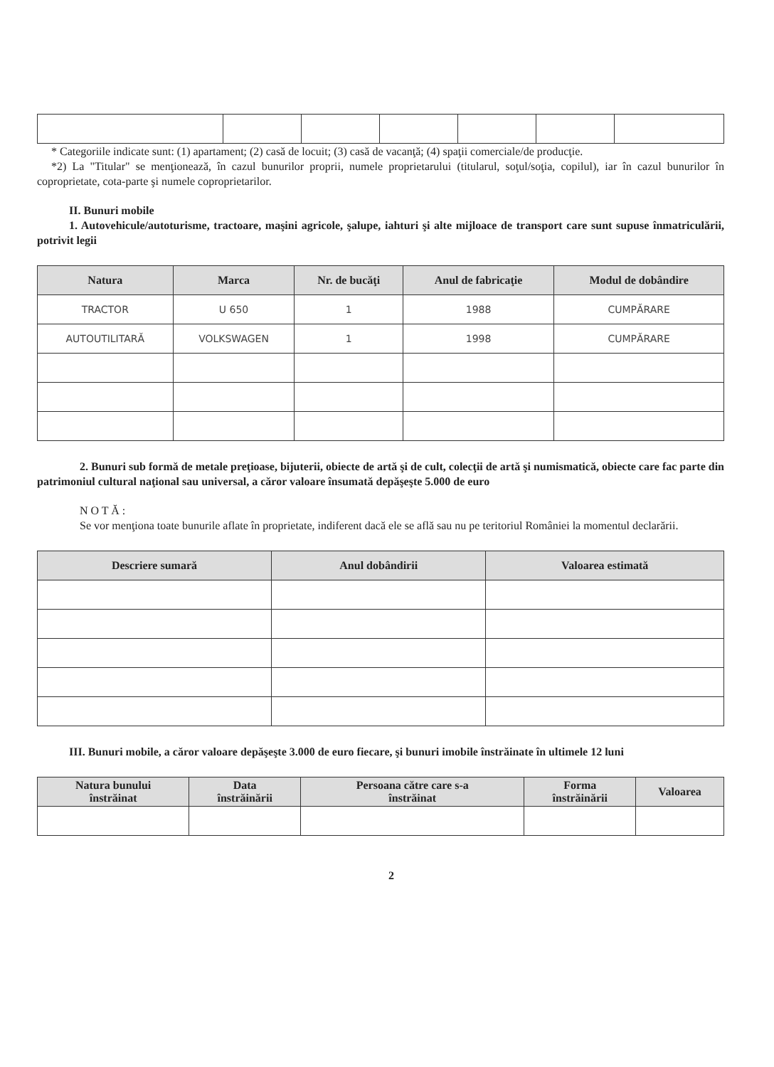* Categoriile indicate sunt: (1) apartament; (2) casă de locuit; (3) casă de vacanţă; (4) spaţii comerciale/de producţie.
*2) La "Titular" se menţionează, în cazul bunurilor proprii, numele proprietarului (titularul, soţul/soţia, copilul), iar în cazul bunurilor în coproprietate, cota-parte şi numele coproprietarilor.
II. Bunuri mobile
1. Autovehicule/autoturisme, tractoare, maşini agricole, şalupe, iahturi şi alte mijloace de transport care sunt supuse înmatriculării, potrivit legii
| Natura | Marca | Nr. de bucăţi | Anul de fabricaţie | Modul de dobândire |
| --- | --- | --- | --- | --- |
| TRACTOR | U 650 | 1 | 1988 | CUMPĂRARE |
| AUTOUTILITARĂ | VOLKSWAGEN | 1 | 1998 | CUMPĂRARE |
2. Bunuri sub formă de metale preţioase, bijuterii, obiecte de artă şi de cult, colecţii de artă şi numismatică, obiecte care fac parte din patrimoniul cultural naţional sau universal, a căror valoare însumată depăşeşte 5.000 de euro
N O T Ă :
Se vor menţiona toate bunurile aflate în proprietate, indiferent dacă ele se află sau nu pe teritoriul României la momentul declarării.
| Descriere sumară | Anul dobândirii | Valoarea estimată |
| --- | --- | --- |
III. Bunuri mobile, a căror valoare depăşeşte 3.000 de euro fiecare, şi bunuri imobile înstrăinate în ultimele 12 luni
| Natura bunului înstrăinat | Data înstrăinării | Persoana către care s-a înstrăinat | Forma înstrăinării | Valoarea |
| --- | --- | --- | --- | --- |
2